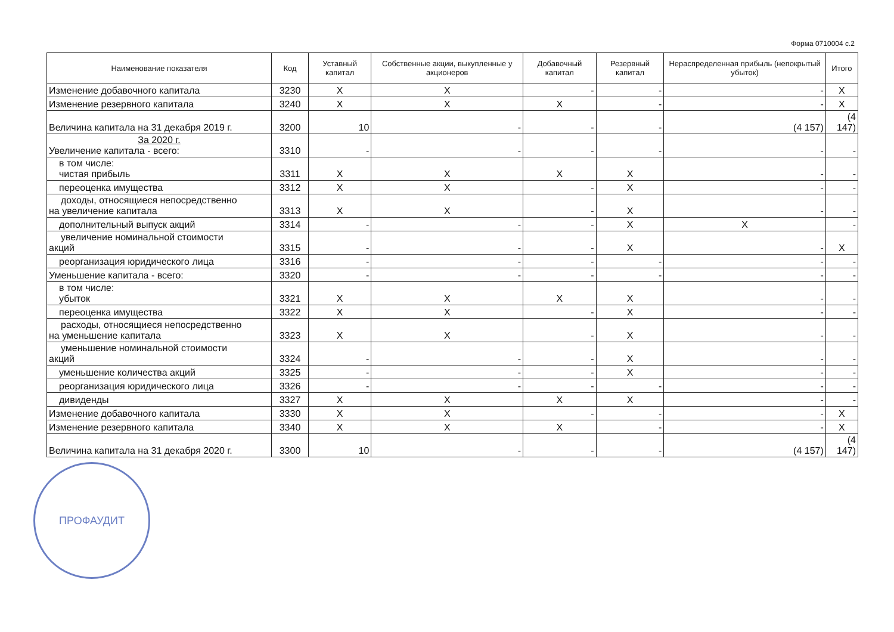Форма 0710004 с.2
| Наименование показателя | Код | Уставный капитал | Собственные акции, выкупленные у акционеров | Добавочный капитал | Резервный капитал | Нераспределенная прибыль (непокрытый убыток) | Итого |
| --- | --- | --- | --- | --- | --- | --- | --- |
| Изменение добавочного капитала | 3230 | X | X | - | - | - | X |
| Изменение резервного капитала | 3240 | X | X | X | - | - | X |
| Величина капитала на 31 декабря 2019 г. | 3200 | 10 | - | - | - | (4 157) | (4 147) |
| За 2020 г. Увеличение капитала - всего: | 3310 | - | - | - | - | - | - |
| в том числе: чистая прибыль | 3311 | X | X | X | X | - | - |
| переоценка имущества | 3312 | X | X | - | X | - | - |
| доходы, относящиеся непосредственно на увеличение капитала | 3313 | X | X | - | X | - | - |
| дополнительный выпуск акций | 3314 | - | - | - | X | X | - |
| увеличение номинальной стоимости акций | 3315 | - | - | - | X | - | X |
| реорганизация юридического лица | 3316 | - | - | - | - | - | - |
| Уменьшение капитала - всего: | 3320 | - | - | - | - | - | - |
| в том числе: убыток | 3321 | X | X | X | X | - | - |
| переоценка имущества | 3322 | X | X | - | X | - | - |
| расходы, относящиеся непосредственно на уменьшение капитала | 3323 | X | X | - | X | - | - |
| уменьшение номинальной стоимости акций | 3324 | - | - | - | X | - | - |
| уменьшение количества акций | 3325 | - | - | - | X | - | - |
| реорганизация юридического лица | 3326 | - | - | - | - | - | - |
| дивиденды | 3327 | X | X | X | X | - | - |
| Изменение добавочного капитала | 3330 | X | X | - | - | - | X |
| Изменение резервного капитала | 3340 | X | X | X | - | - | X |
| Величина капитала на 31 декабря 2020 г. | 3300 | 10 | - | - | - | (4 157) | (4 147) |
ПРОФАУДИТ